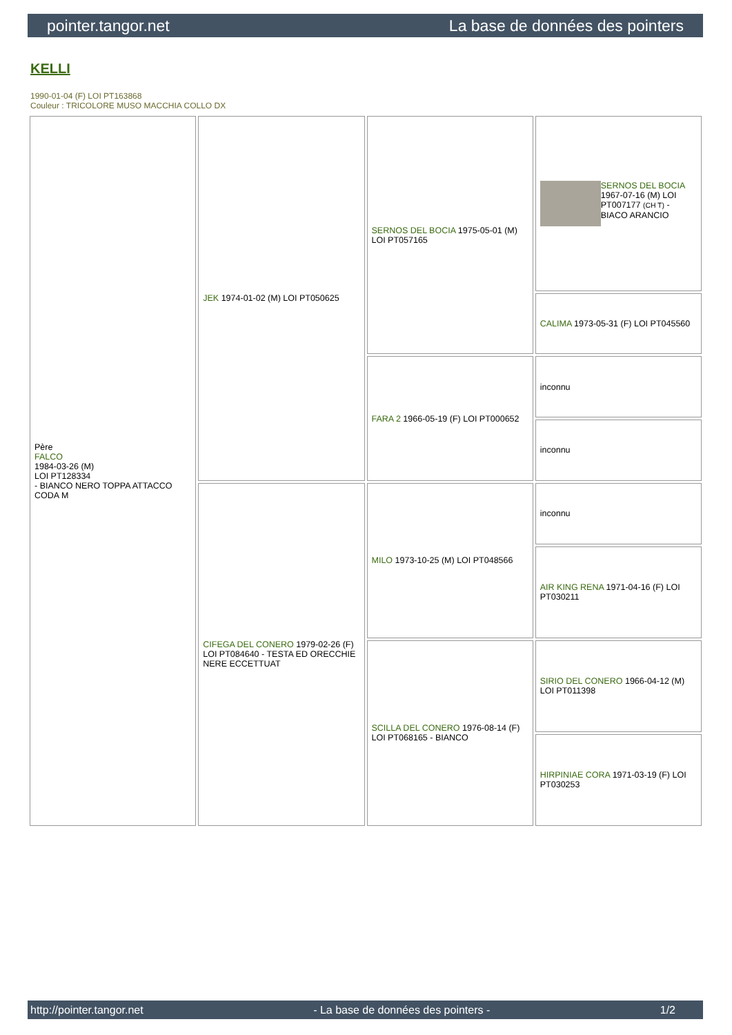pointer.tangor.net La base de données des pointers
KELLI
1990-01-04 (F) LOI PT163868
Couleur : TRICOLORE MUSO MACCHIA COLLO DX
| Père FALCO 1984-03-26 (M) LOI PT128334 - BIANCO NERO TOPPA ATTACCO CODA M | JEK 1974-01-02 (M) LOI PT050625 | SERNOS DEL BOCIA 1975-05-01 (M) LOI PT057165 | SERNOS DEL BOCIA 1967-07-16 (M) LOI PT007177 (CH T) - BIACO ARANCIO |
| | | | CALIMA 1973-05-31 (F) LOI PT045560 |
| | | FARA 2 1966-05-19 (F) LOI PT000652 | inconnu |
| | | | inconnu |
| | CIFEGA DEL CONERO 1979-02-26 (F) LOI PT084640 - TESTA ED ORECCHIE NERE ECCETTUAT | MILO 1973-10-25 (M) LOI PT048566 | inconnu |
| | | | AIR KING RENA 1971-04-16 (F) LOI PT030211 |
| | | SCILLA DEL CONERO 1976-08-14 (F) LOI PT068165 - BIANCO | SIRIO DEL CONERO 1966-04-12 (M) LOI PT011398 |
| | | | HIRPINIAE CORA 1971-03-19 (F) LOI PT030253 |
http://pointer.tangor.net - La base de données des pointers - 1/2